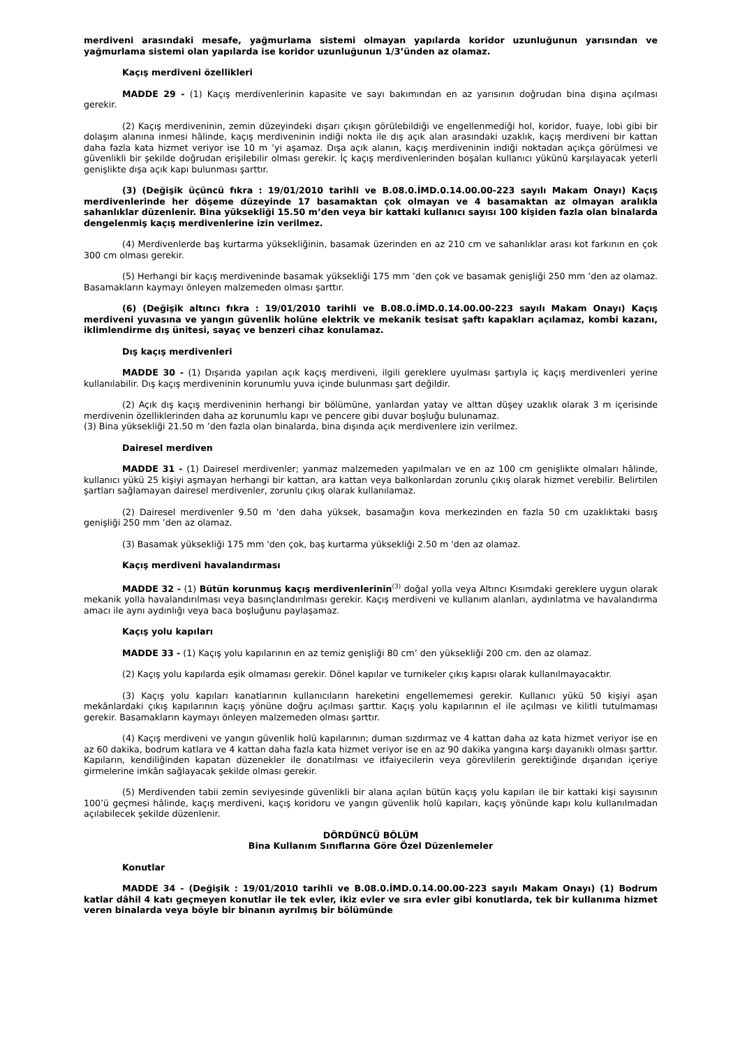merdiveni arasındaki mesafe, yağmurlama sistemi olmayan yapılarda koridor uzunluğunun yarısından ve yağmurlama sistemi olan yapılarda ise koridor uzunluğunun 1/3’ünden az olamaz.
Kaçış merdiveni özellikleri
MADDE 29 - (1) Kaçış merdivenlerinin kapasite ve sayı bakımından en az yarısının doğrudan bina dışına açılması gerekir.
(2) Kaçış merdiveninin, zemin düzeyindeki dışarı çıkışın görülebildiği ve engellenmediği hol, koridor, fuaye, lobi gibi bir dolaşım alanına inmesi hâlinde, kaçış merdiveninin indiği nokta ile dış açık alan arasındaki uzaklık, kaçış merdiveni bir kattan daha fazla kata hizmet veriyor ise 10 m ’yi aşamaz. Dışa açık alanın, kaçış merdiveninin indiği noktadan açıkça görülmesi ve güvenlikli bir şekilde doğrudan erişilebilir olması gerekir. İç kaçış merdivenlerinden boşalan kullanıcı yükünü karşılayacak yeterli genişlikte dışa açık kapı bulunması şarttır.
(3) (Değişik üçüncü fıkra : 19/01/2010 tarihli ve B.08.0.İMD.0.14.00.00-223 sayılı Makam Onayı) Kaçış merdivenlerinde her döşeme düzeyinde 17 basamaktan çok olmayan ve 4 basamaktan az olmayan aralıkla sahanlıklar düzenlenir. Bina yüksekliği 15.50 m’den veya bir kattaki kullanıcı sayısı 100 kişiden fazla olan binalarda dengelenmiş kaçış merdivenlerine izin verilmez.
(4) Merdivenlerde baş kurtarma yüksekliğinin, basamak üzerinden en az 210 cm ve sahanlıklar arası kot farkının en çok 300 cm olması gerekir.
(5) Herhangi bir kaçış merdiveninde basamak yüksekliği 175 mm ’den çok ve basamak genişliği 250 mm ’den az olamaz. Basamakların kaymayı önleyen malzemeden olması şarttır.
(6) (Değişik altıncı fıkra : 19/01/2010 tarihli ve B.08.0.İMD.0.14.00.00-223 sayılı Makam Onayı) Kaçış merdiveni yuvasına ve yangın güvenlik holüne elektrik ve mekanik tesisat şaftı kapakları açılamaz, kombi kazanı, iklimlendirme dış ünitesi, sayaç ve benzeri cihaz konulamaz.
Dış kaçış merdivenleri
MADDE 30 - (1) Dışarıda yapılan açık kaçış merdiveni, ilgili gereklere uyulması şartıyla iç kaçış merdivenleri yerine kullanılabilir. Dış kaçış merdiveninin korunumlu yuva içinde bulunması şart değildir.
(2) Açık dış kaçış merdiveninin herhangi bir bölümüne, yanlardan yatay ve alttan düşey uzaklık olarak 3 m içerisinde merdivenin özelliklerinden daha az korunumlu kapı ve pencere gibi duvar boşluğu bulunamaz.
(3) Bina yüksekliği 21.50 m ’den fazla olan binalarda, bina dışında açık merdivenlere izin verilmez.
Dairesel merdiven
MADDE 31 - (1) Dairesel merdivenler; yanmaz malzemeden yapılmaları ve en az 100 cm genişlikte olmaları hâlinde, kullanıcı yükü 25 kişiyi aşmayan herhangi bir kattan, ara kattan veya balkonlardan zorunlu çıkış olarak hizmet verebilir. Belirtilen şartları sağlamayan dairesel merdivenler, zorunlu çıkış olarak kullanılamaz.
(2) Dairesel merdivenler 9.50 m 'den daha yüksek, basamağın kova merkezinden en fazla 50 cm uzaklıktaki basış genişliği 250 mm ’den az olamaz.
(3) Basamak yüksekliği 175 mm 'den çok, baş kurtarma yüksekliği 2.50 m 'den az olamaz.
Kaçış merdiveni havalandırması
MADDE 32 - (1) Bütün korunmuş kaçış merdivenlerinin<sup>(3)</sup> doğal yolla veya Altıncı Kısımdaki gereklere uygun olarak mekanik yolla havalandırılması veya basınçlandırılması gerekir. Kaçış merdiveni ve kullanım alanları, aydınlatma ve havalandırma amacı ile aynı aydınlığı veya baca boşluğunu paylaşamaz.
Kaçış yolu kapıları
MADDE 33 - (1) Kaçış yolu kapılarının en az temiz genişliği 80 cm’ den yüksekliği 200 cm. den az olamaz.
(2) Kaçış yolu kapılarda eşik olmaması gerekir. Dönel kapılar ve turnikeler çıkış kapısı olarak kullanılmayacaktır.
(3) Kaçış yolu kapıları kanatlarının kullanıcıların hareketini engellememesi gerekir. Kullanıcı yükü 50 kişiyi aşan mekânlardaki çıkış kapılarının kaçış yönüne doğru açılması şarttır. Kaçış yolu kapılarının el ile açılması ve kilitli tutulmaması gerekir. Basamakların kaymayı önleyen malzemeden olması şarttır.
(4) Kaçış merdiveni ve yangın güvenlik holü kapılarının; duman sızdırmaz ve 4 kattan daha az kata hizmet veriyor ise en az 60 dakika, bodrum katlara ve 4 kattan daha fazla kata hizmet veriyor ise en az 90 dakika yangına karşı dayanıklı olması şarttır. Kapıların, kendiliğinden kapatan düzenekler ile donatılması ve itfaiyecilerin veya görevlilerin gerektiğinde dışarıdan içeriye girmelerine imkân sağlayacak şekilde olması gerekir.
(5) Merdivenden tabii zemin seviyesinde güvenlikli bir alana açılan bütün kaçış yolu kapıları ile bir kattaki kişi sayısının 100’ü geçmesi hâlinde, kaçış merdiveni, kaçış koridoru ve yangın güvenlik holü kapıları, kaçış yönünde kapı kolu kullanılmadan açılabilecek şekilde düzenlenir.
DÖRDÜNCÜ BÖLÜM
Bina Kullanım Sınıflarına Göre Özel Düzenlemeler
Konutlar
MADDE 34 - (Değişik : 19/01/2010 tarihli ve B.08.0.İMD.0.14.00.00-223 sayılı Makam Onayı) (1) Bodrum katlar dâhil 4 katı geçmeyen konutlar ile tek evler, ikiz evler ve sıra evler gibi konutlarda, tek bir kullanıma hizmet veren binalarda veya böyle bir binanın ayrılmış bir bölümünde